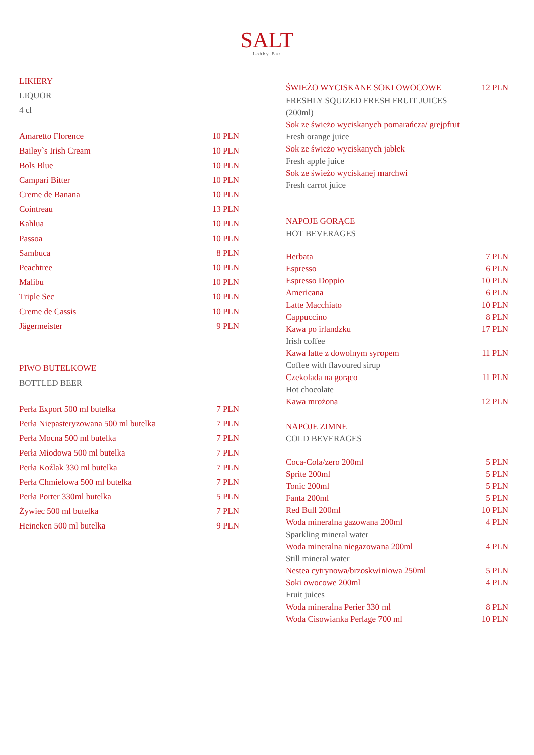SALT
Lobby Bar
LIKIERY
LIQUOR
4 cl
| Amaretto Florence | 10 PLN |
| Bailey`s Irish Cream | 10 PLN |
| Bols Blue | 10 PLN |
| Campari Bitter | 10 PLN |
| Creme de Banana | 10 PLN |
| Cointreau | 13 PLN |
| Kahlua | 10 PLN |
| Passoa | 10 PLN |
| Sambuca | 8 PLN |
| Peachtree | 10 PLN |
| Malibu | 10 PLN |
| Triple Sec | 10 PLN |
| Creme de Cassis | 10 PLN |
| Jägermeister | 9 PLN |
PIWO BUTELKOWE
BOTTLED BEER
| Perła Export 500 ml butelka | 7 PLN |
| Perła Niepasteryzowana 500 ml butelka | 7 PLN |
| Perła Mocna 500 ml butelka | 7 PLN |
| Perła Miodowa 500 ml butelka | 7 PLN |
| Perła Koźlak 330 ml butelka | 7 PLN |
| Perła Chmielowa 500 ml butelka | 7 PLN |
| Perła Porter 330ml butelka | 5 PLN |
| Żywiec 500 ml butelka | 7 PLN |
| Heineken 500 ml butelka | 9 PLN |
| ŚWIEŻO WYCISKANE SOKI OWOCOWE | 12 PLN |
FRESHLY SQUIZED FRESH FRUIT JUICES
(200ml)
Sok ze świeżo wyciskanych pomarańcza/ grejpfrut
Fresh orange juice
Sok ze świeżo wyciskanych jabłek
Fresh apple juice
Sok ze świeżo wyciskanej marchwi
Fresh carrot juice
NAPOJE GORĄCE
HOT BEVERAGES
| Herbata | 7 PLN |
| Espresso | 6 PLN |
| Espresso Doppio | 10 PLN |
| Americana | 6 PLN |
| Latte Macchiato | 10 PLN |
| Cappuccino | 8 PLN |
| Kawa po irlandzku | 17 PLN |
| Irish coffee | |
| Kawa latte z dowolnym syropem | 11 PLN |
| Coffee with flavoured sirup | |
| Czekolada na gorąco | 11 PLN |
| Hot chocolate | |
| Kawa mrożona | 12 PLN |
NAPOJE ZIMNE
COLD BEVERAGES
| Coca-Cola/zero 200ml | 5 PLN |
| Sprite 200ml | 5 PLN |
| Tonic 200ml | 5 PLN |
| Fanta 200ml | 5 PLN |
| Red Bull 200ml | 10 PLN |
| Woda mineralna gazowana 200ml | 4 PLN |
| Sparkling mineral water | |
| Woda mineralna niegazowana 200ml | 4 PLN |
| Still mineral water | |
| Nestea cytrynowa/brzoskwiniowa 250ml | 5 PLN |
| Soki owocowe 200ml | 4 PLN |
| Fruit juices | |
| Woda mineralna Perier 330 ml | 8 PLN |
| Woda Cisowianka Perlage 700 ml | 10 PLN |